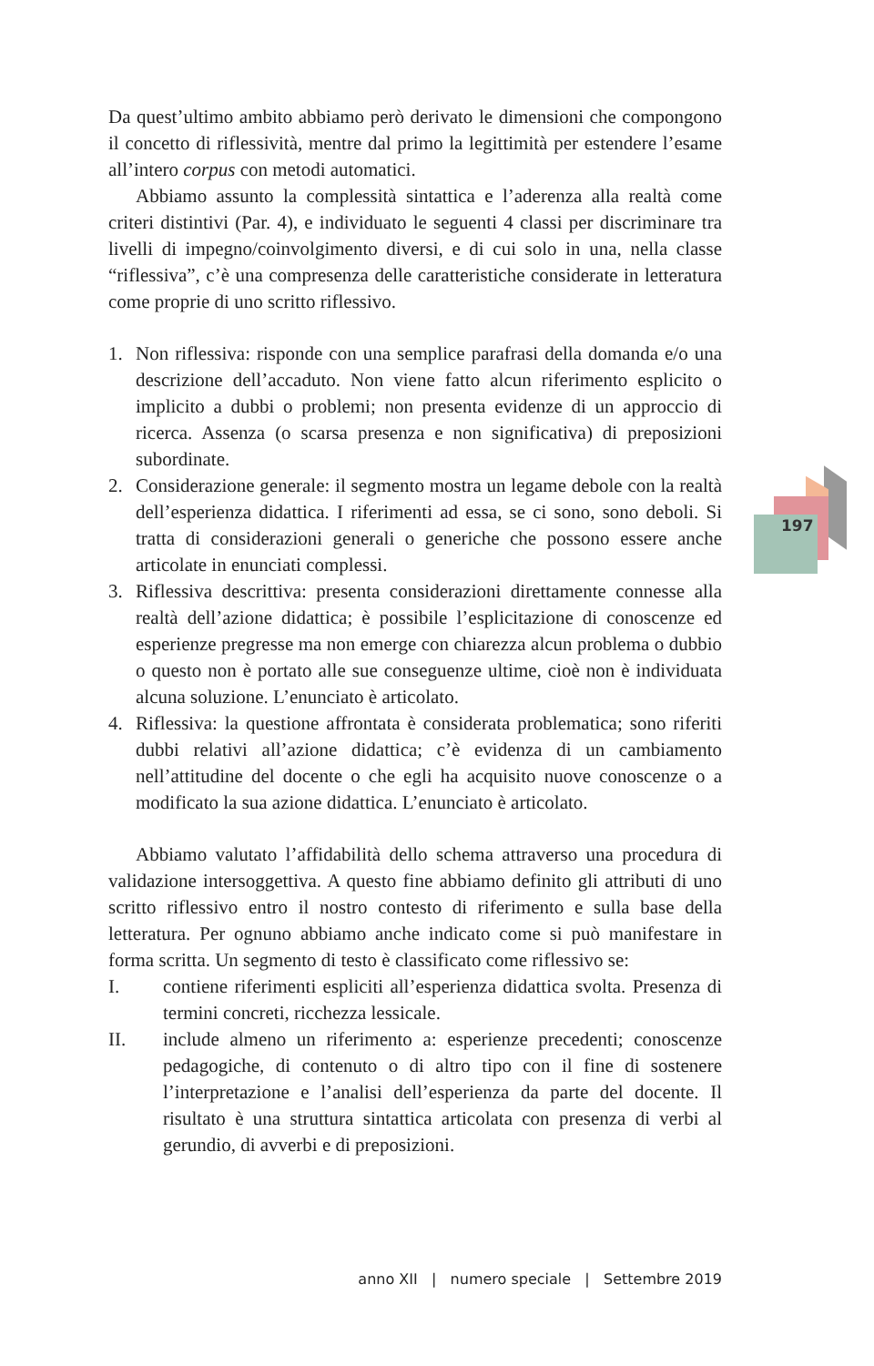197
Da quest’ultimo ambito abbiamo però derivato le dimensioni che compongono il concetto di riflessività, mentre dal primo la legittimità per estendere l’esame all’intero corpus con metodi automatici.
Abbiamo assunto la complessità sintattica e l’aderenza alla realtà come criteri distintivi (Par. 4), e individuato le seguenti 4 classi per discriminare tra livelli di impegno/coinvolgimento diversi, e di cui solo in una, nella classe “riflessiva”, c’è una compresenza delle caratteristiche considerate in letteratura come proprie di uno scritto riflessivo.
1. Non riflessiva: risponde con una semplice parafrasi della domanda e/o una descrizione dell’accaduto. Non viene fatto alcun riferimento esplicito o implicito a dubbi o problemi; non presenta evidenze di un approccio di ricerca. Assenza (o scarsa presenza e non significativa) di preposizioni subordinate.
2. Considerazione generale: il segmento mostra un legame debole con la realtà dell’esperienza didattica. I riferimenti ad essa, se ci sono, sono deboli. Si tratta di considerazioni generali o generiche che possono essere anche articolate in enunciati complessi.
3. Riflessiva descrittiva: presenta considerazioni direttamente connesse alla realtà dell’azione didattica; è possibile l’esplicitazione di conoscenze ed esperienze pregresse ma non emerge con chiarezza alcun problema o dubbio o questo non è portato alle sue conseguenze ultime, cioè non è individuata alcuna soluzione. L’enunciato è articolato.
4. Riflessiva: la questione affrontata è considerata problematica; sono riferiti dubbi relativi all’azione didattica; c’è evidenza di un cambiamento nell’attitudine del docente o che egli ha acquisito nuove conoscenze o a modificato la sua azione didattica. L’enunciato è articolato.
Abbiamo valutato l’affidabilità dello schema attraverso una procedura di validazione intersoggettiva. A questo fine abbiamo definito gli attributi di uno scritto riflessivo entro il nostro contesto di riferimento e sulla base della letteratura. Per ognuno abbiamo anche indicato come si può manifestare in forma scritta. Un segmento di testo è classificato come riflessivo se:
I. contiene riferimenti espliciti all’esperienza didattica svolta. Presenza di termini concreti, ricchezza lessicale.
II. include almeno un riferimento a: esperienze precedenti; conoscenze pedagogiche, di contenuto o di altro tipo con il fine di sostenere l’interpretazione e l’analisi dell’esperienza da parte del docente. Il risultato è una struttura sintattica articolata con presenza di verbi al gerundio, di avverbi e di preposizioni.
anno XII | numero speciale | Settembre 2019